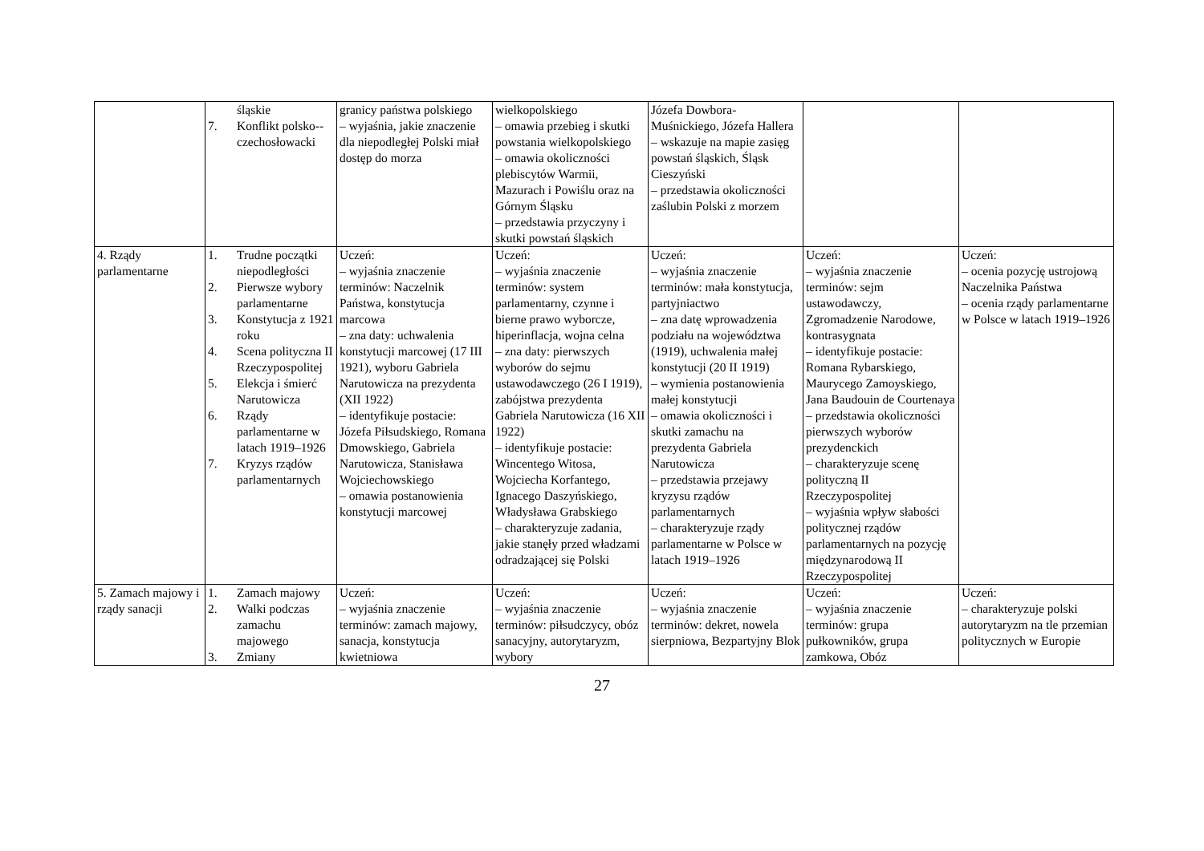| | śląskie 7. Konflikt polsko--czechosłowacki | granicy państwa polskiego – wyjaśnia, jakie znaczenie dla niepodległej Polski miał dostęp do morza | wielkopolskiego – omawia przebieg i skutki powstania wielkopolskiego – omawia okoliczności plebiscytów Warmii, Mazurach i Powiślu oraz na Górnym Śląsku – przedstawia przyczyny i skutki powstań śląskich | Józefa Dowbora-Muśnickiego, Józefa Hallera – wskazuje na mapie zasięg powstań śląskich, Śląsk Cieszyński – przedstawia okoliczności zaślubin Polski z morzem | | |
| 4. Rządy parlamentarne | 1. Trudne początki niepodległości 2. Pierwsze wybory parlamentarne 3. Konstytucja z 1921 roku 4. Scena polityczna II Rzeczypospolitej 5. Elekcja i śmierć Narutowicza 6. Rządy parlamentarne w latach 1919–1926 7. Kryzys rządów parlamentarnych | Uczeń: – wyjaśnia znaczenie terminów: Naczelnik Państwa, konstytucja marcowa – zna daty: uchwalenia konstytucji marcowej (17 III 1921), wyboru Gabriela Narutowicza na prezydenta (XII 1922) – identyfikuje postacie: Józefa Piłsudskiego, Romana Dmowskiego, Gabriela Narutowicza, Stanisława Wojciechowskiego – omawia postanowienia konstytucji marcowej | Uczeń: – wyjaśnia znaczenie terminów: system parlamentarny, czynne i bierne prawo wyborcze, hiperinflacja, wojna celna – zna daty: pierwszych wyborów do sejmu ustawodawczego (26 I 1919), zabójstwa prezydenta Gabriela Narutowicza (16 XII 1922) – identyfikuje postacie: Wincentego Witosa, Wojciecha Korfantego, Ignacego Daszyńskiego, Władysława Grabskiego – charakteryzuje zadania, jakie stanęły przed władzami odradzającej się Polski | Uczeń: – wyjaśnia znaczenie terminów: mała konstytucja, partyjniactwo – zna datę wprowadzenia podziału na województwa (1919), uchwalenia małej konstytucji (20 II 1919) – wymienia postanowienia małej konstytucji – omawia okoliczności i skutki zamachu na prezydenta Gabriela Narutowicza – przedstawia przejawy kryzysu rządów parlamentarnych – charakteryzuje rządy parlamentarne w Polsce w latach 1919–1926 | Uczeń: – wyjaśnia znaczenie terminów: sejm ustawodawczy, Zgromadzenie Narodowe, kontrasygnata – identyfikuje postacie: Romana Rybarskiego, Maurycego Zamoyskiego, Jana Baudouin de Courtenaya – przedstawia okoliczności pierwszych wyborów prezydenckich – charakteryzuje scenę polityczną II Rzeczypospolitej – wyjaśnia wpływ słabości politycznej rządów parlamentarnych na pozycję międzynarodową II Rzeczypospolitej | Uczeń: – ocenia pozycję ustrojową Naczelnika Państwa – ocenia rządy parlamentarne w Polsce w latach 1919–1926 |
| 5. Zamach majowy i rządy sanacji | 1. Zamach majowy 2. Walki podczas zamachu majowego 3. Zmiany | Uczeń: – wyjaśnia znaczenie terminów: zamach majowy, sanacja, konstytucja kwietniowa | Uczeń: – wyjaśnia znaczenie terminów: piłsudczycy, obóz sanacyjny, autorytaryzm, wybory | Uczeń: – wyjaśnia znaczenie terminów: dekret, nowela sierpniowa, Bezpartyjny Blok | Uczeń: – wyjaśnia znaczenie terminów: grupa pułkowników, grupa zamkowa, Obóz | Uczeń: – charakteryzuje polski autorytaryzm na tle przemian politycznych w Europie |
27